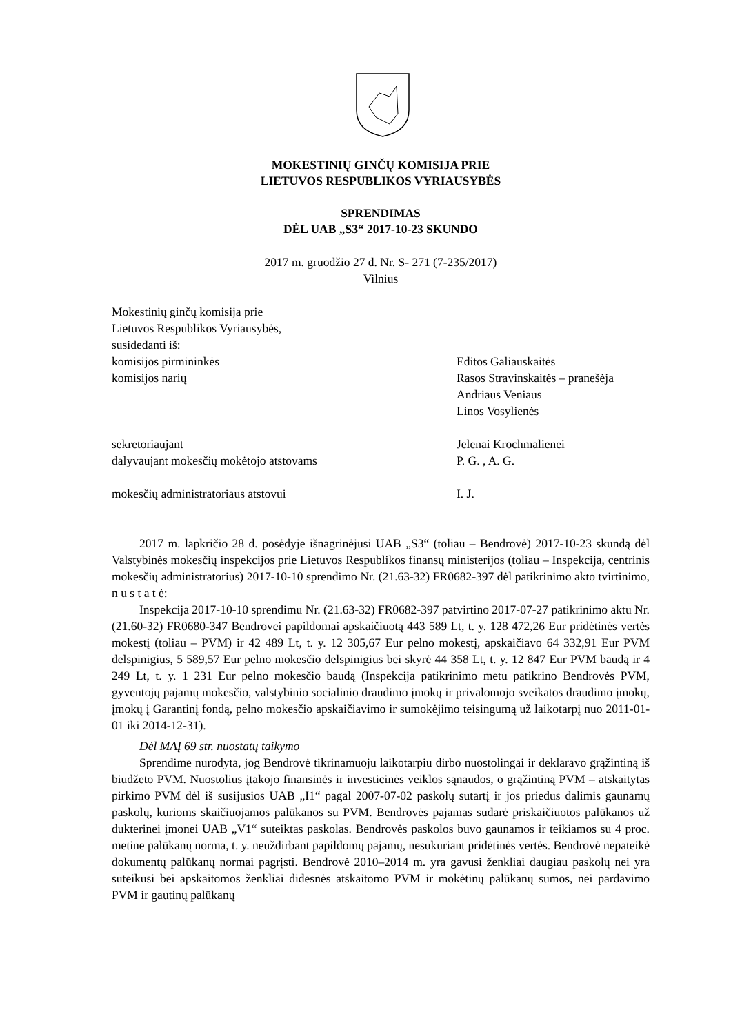MOKESTINIŲ GINČŲ KOMISIJA PRIE
LIETUVOS RESPUBLIKOS VYRIAUSYBĖS
SPRENDIMAS
DĖL UAB „S3“ 2017-10-23 SKUNDO
2017 m. gruodžio 27 d. Nr. S- 271 (7-235/2017)
Vilnius
Mokestinių ginčų komisija prie
Lietuvos Respublikos Vyriausybės,
susidedanti iš:
komisijos pirmininkės Editos Galiauskaitės
komisijos narių Rasos Stravinskaitės – pranešėja
Andriaus Veniaus
Linos Vosylienės
sekretoriaujant Jelenai Krochmalienei
dalyvaujant mokesčių mokėtojo atstovams P. G. , A. G.
mokesčių administratoriaus atstovui I. J.
2017 m. lapkričio 28 d. posėdyje išnagrinėjusi UAB „S3“ (toliau – Bendrovė) 2017-10-23 skundą dėl Valstybinės mokesčių inspekcijos prie Lietuvos Respublikos finansų ministerijos (toliau – Inspekcija, centrinis mokesčių administratorius) 2017-10-10 sprendimo Nr. (21.63-32) FR0682-397 dėl patikrinimo akto tvirtinimo, n u s t a t ė:
Inspekcija 2017-10-10 sprendimu Nr. (21.63-32) FR0682-397 patvirtino 2017-07-27 patikrinimo aktu Nr. (21.60-32) FR0680-347 Bendrovei papildomai apskaičiuotą 443 589 Lt, t. y. 128 472,26 Eur pridėtinės vertės mokestį (toliau – PVM) ir 42 489 Lt, t. y. 12 305,67 Eur pelno mokestį, apskaičiavo 64 332,91 Eur PVM delspinigius, 5 589,57 Eur pelno mokesčio delspinigius bei skyrė 44 358 Lt, t. y. 12 847 Eur PVM baudą ir 4 249 Lt, t. y. 1 231 Eur pelno mokesčio baudą (Inspekcija patikrinimo metu patikrino Bendrovės PVM, gyventojų pajamų mokesčio, valstybinio socialinio draudimo įmokų ir privalomojo sveikatos draudimo įmokų, įmokų į Garantinį fondą, pelno mokesčio apskaičiavimo ir sumokėjimo teisingumą už laikotarpį nuo 2011-01-01 iki 2014-12-31).
Dėl MAĮ 69 str. nuostatų taikymo
Sprendime nurodyta, jog Bendrovė tikrinamuoju laikotarpiu dirbo nuostolingai ir deklaravo grąžintiną iš biudžeto PVM. Nuostolius įtakojo finansinės ir investicinės veiklos sąnaudos, o grąžintiną PVM – atskaitytas pirkimo PVM dėl iš susijusios UAB „I1“ pagal 2007-07-02 paskolų sutartį ir jos priedus dalimis gaunamų paskolų, kurioms skaičiuojamos palūkanos su PVM. Bendrovės pajamas sudarė priskaičiuotos palūkanos už dukterinei įmonei UAB „V1“ suteiktas paskolas. Bendrovės paskolos buvo gaunamos ir teikiamos su 4 proc. metine palūkanų norma, t. y. neuždirbant papildomų pajamų, nesukuriant pridėtinės vertės. Bendrovė nepateikė dokumentų palūkanų normai pagrįsti. Bendrovė 2010–2014 m. yra gavusi ženkliai daugiau paskolų nei yra suteikusi bei apskaitomos ženkliai didesnės atskaitomo PVM ir mokėtinų palūkanų sumos, nei pardavimo PVM ir gautinų palūkanų